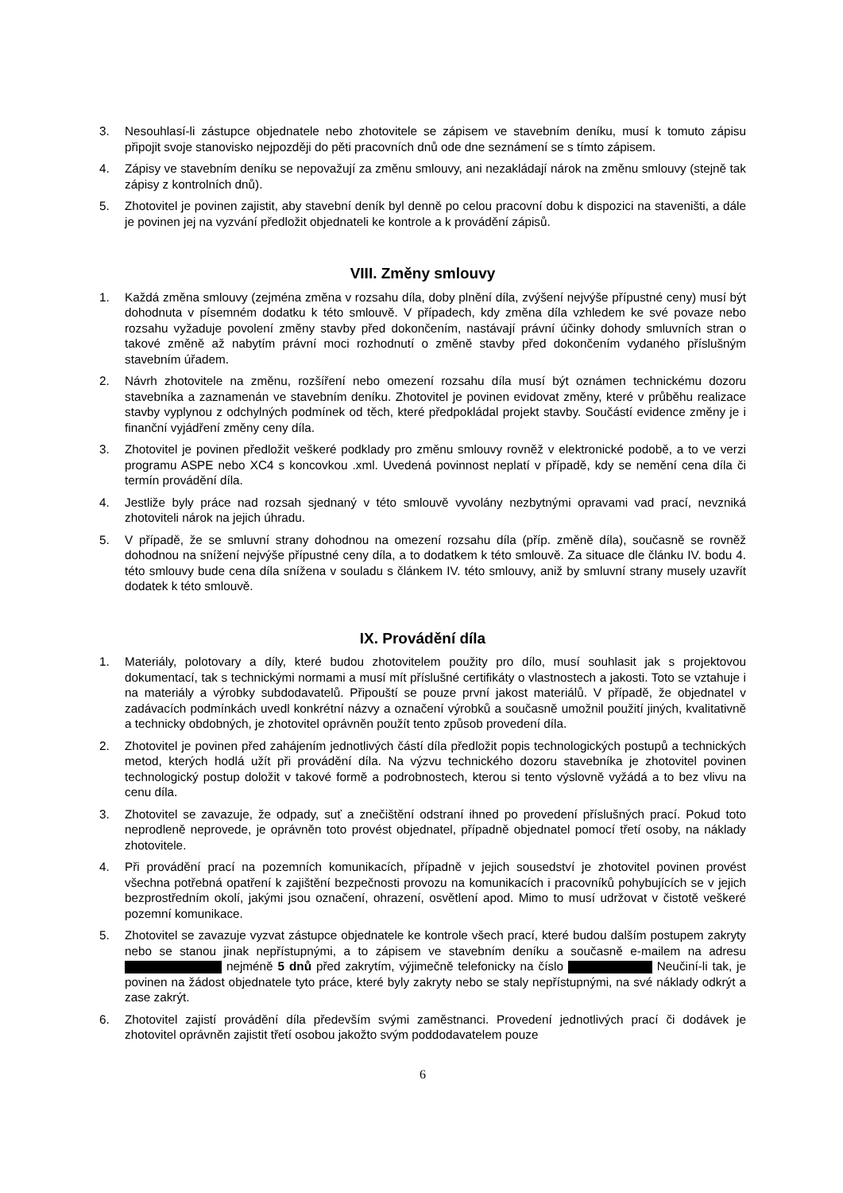3. Nesouhlasí-li zástupce objednatele nebo zhotovitele se zápisem ve stavebním deníku, musí k tomuto zápisu připojit svoje stanovisko nejpozději do pěti pracovních dnů ode dne seznámení se s tímto zápisem.
4. Zápisy ve stavebním deníku se nepovažují za změnu smlouvy, ani nezakládají nárok na změnu smlouvy (stejně tak zápisy z kontrolních dnů).
5. Zhotovitel je povinen zajistit, aby stavební deník byl denně po celou pracovní dobu k dispozici na staveništi, a dále je povinen jej na vyzvání předložit objednateli ke kontrole a k provádění zápisů.
VIII. Změny smlouvy
1. Každá změna smlouvy (zejména změna v rozsahu díla, doby plnění díla, zvýšení nejvýše přípustné ceny) musí být dohodnuta v písemném dodatku k této smlouvě. V případech, kdy změna díla vzhledem ke své povaze nebo rozsahu vyžaduje povolení změny stavby před dokončením, nastávají právní účinky dohody smluvních stran o takové změně až nabytím právní moci rozhodnutí o změně stavby před dokončením vydaného příslušným stavebním úřadem.
2. Návrh zhotovitele na změnu, rozšíření nebo omezení rozsahu díla musí být oznámen technickému dozoru stavebníka a zaznamenán ve stavebním deníku. Zhotovitel je povinen evidovat změny, které v průběhu realizace stavby vyplynou z odchylných podmínek od těch, které předpokládal projekt stavby. Součástí evidence změny je i finanční vyjádření změny ceny díla.
3. Zhotovitel je povinen předložit veškeré podklady pro změnu smlouvy rovněž v elektronické podobě, a to ve verzi programu ASPE nebo XC4 s koncovkou .xml. Uvedená povinnost neplatí v případě, kdy se nemění cena díla či termín provádění díla.
4. Jestliže byly práce nad rozsah sjednaný v této smlouvě vyvolány nezbytnými opravami vad prací, nevzniká zhotoviteli nárok na jejich úhradu.
5. V případě, že se smluvní strany dohodnou na omezení rozsahu díla (příp. změně díla), současně se rovněž dohodnou na snížení nejvýše přípustné ceny díla, a to dodatkem k této smlouvě. Za situace dle článku IV. bodu 4. této smlouvy bude cena díla snížena v souladu s článkem IV. této smlouvy, aniž by smluvní strany musely uzavřít dodatek k této smlouvě.
IX. Provádění díla
1. Materiály, polotovary a díly, které budou zhotovitelem použity pro dílo, musí souhlasit jak s projektovou dokumentací, tak s technickými normami a musí mít příslušné certifikáty o vlastnostech a jakosti. Toto se vztahuje i na materiály a výrobky subdodavatelů. Připouští se pouze první jakost materiálů. V případě, že objednatel v zadávacích podmínkách uvedl konkrétní názvy a označení výrobků a současně umožnil použití jiných, kvalitativně a technicky obdobných, je zhotovitel oprávněn použít tento způsob provedení díla.
2. Zhotovitel je povinen před zahájením jednotlivých částí díla předložit popis technologických postupů a technických metod, kterých hodlá užít při provádění díla. Na výzvu technického dozoru stavebníka je zhotovitel povinen technologický postup doložit v takové formě a podrobnostech, kterou si tento výslovně vyžádá a to bez vlivu na cenu díla.
3. Zhotovitel se zavazuje, že odpady, suť a znečištění odstraní ihned po provedení příslušných prací. Pokud toto neprodleně neprovede, je oprávněn toto provést objednatel, případně objednatel pomocí třetí osoby, na náklady zhotovitele.
4. Při provádění prací na pozemních komunikacích, případně v jejich sousedství je zhotovitel povinen provést všechna potřebná opatření k zajištění bezpečnosti provozu na komunikacích i pracovníků pohybujících se v jejich bezprostředním okolí, jakými jsou označení, ohrazení, osvětlení apod. Mimo to musí udržovat v čistotě veškeré pozemní komunikace.
5. Zhotovitel se zavazuje vyzvat zástupce objednatele ke kontrole všech prací, které budou dalším postupem zakryty nebo se stanou jinak nepřístupnými, a to zápisem ve stavebním deníku a současně e-mailem na adresu nejméně 5 dnů před zakrytím, výjimečně telefonicky na číslo Neučiní-li tak, je povinen na žádost objednatele tyto práce, které byly zakryty nebo se staly nepřístupnými, na své náklady odkrýt a zase zakrýt.
6. Zhotovitel zajistí provádění díla především svými zaměstnanci. Provedení jednotlivých prací či dodávek je zhotovitel oprávněn zajistit třetí osobou jakožto svým poddodavatelem pouze
6